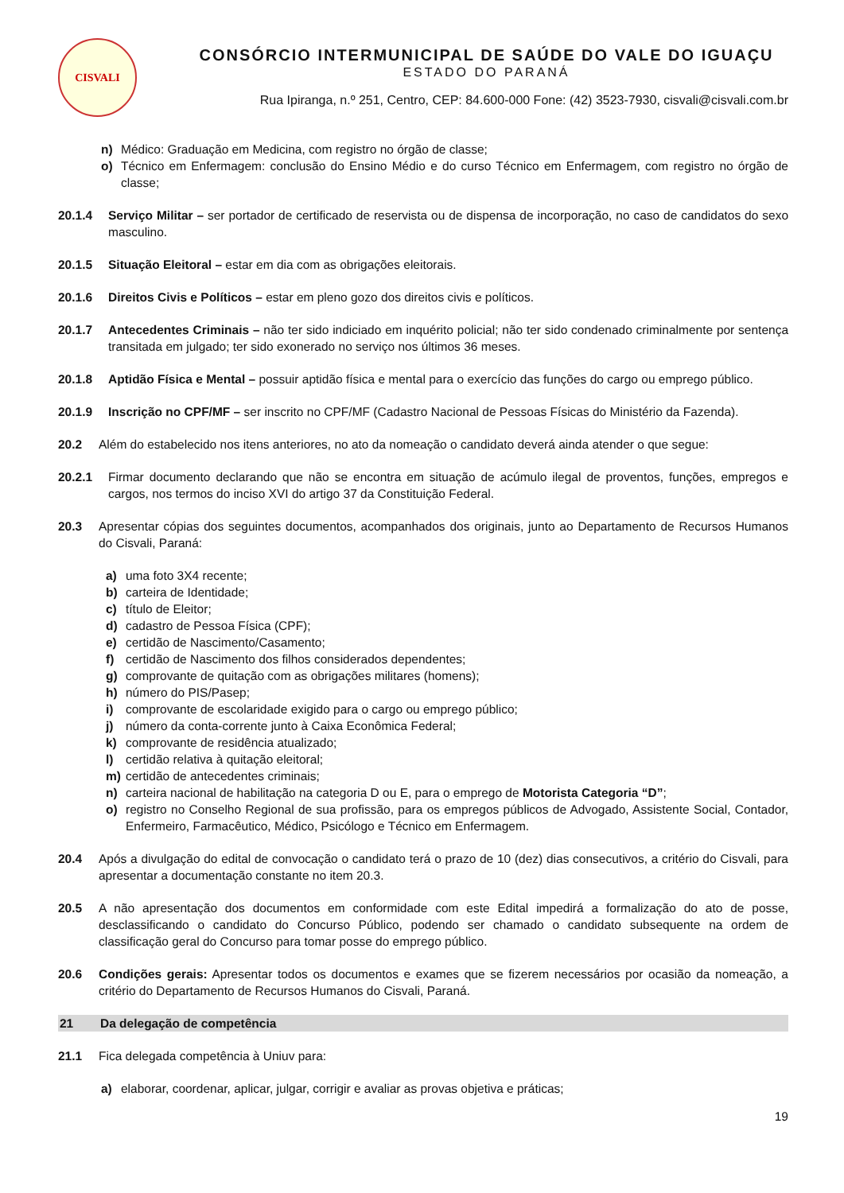CISVALI
CONSÓRCIO INTERMUNICIPAL DE SAÚDE DO VALE DO IGUAÇU
ESTADO DO PARANÁ
Rua Ipiranga, n.º 251, Centro, CEP: 84.600-000 Fone: (42) 3523-7930, cisvali@cisvali.com.br
n) Médico: Graduação em Medicina, com registro no órgão de classe;
o) Técnico em Enfermagem: conclusão do Ensino Médio e do curso Técnico em Enfermagem, com registro no órgão de classe;
20.1.4 Serviço Militar – ser portador de certificado de reservista ou de dispensa de incorporação, no caso de candidatos do sexo masculino.
20.1.5 Situação Eleitoral – estar em dia com as obrigações eleitorais.
20.1.6 Direitos Civis e Políticos – estar em pleno gozo dos direitos civis e políticos.
20.1.7 Antecedentes Criminais – não ter sido indiciado em inquérito policial; não ter sido condenado criminalmente por sentença transitada em julgado; ter sido exonerado no serviço nos últimos 36 meses.
20.1.8 Aptidão Física e Mental – possuir aptidão física e mental para o exercício das funções do cargo ou emprego público.
20.1.9 Inscrição no CPF/MF – ser inscrito no CPF/MF (Cadastro Nacional de Pessoas Físicas do Ministério da Fazenda).
20.2 Além do estabelecido nos itens anteriores, no ato da nomeação o candidato deverá ainda atender o que segue:
20.2.1 Firmar documento declarando que não se encontra em situação de acúmulo ilegal de proventos, funções, empregos e cargos, nos termos do inciso XVI do artigo 37 da Constituição Federal.
20.3 Apresentar cópias dos seguintes documentos, acompanhados dos originais, junto ao Departamento de Recursos Humanos do Cisvali, Paraná:
a) uma foto 3X4 recente;
b) carteira de Identidade;
c) título de Eleitor;
d) cadastro de Pessoa Física (CPF);
e) certidão de Nascimento/Casamento;
f) certidão de Nascimento dos filhos considerados dependentes;
g) comprovante de quitação com as obrigações militares (homens);
h) número do PIS/Pasep;
i) comprovante de escolaridade exigido para o cargo ou emprego público;
j) número da conta-corrente junto à Caixa Econômica Federal;
k) comprovante de residência atualizado;
l) certidão relativa à quitação eleitoral;
m) certidão de antecedentes criminais;
n) carteira nacional de habilitação na categoria D ou E, para o emprego de Motorista Categoria “D”;
o) registro no Conselho Regional de sua profissão, para os empregos públicos de Advogado, Assistente Social, Contador, Enfermeiro, Farmacêutico, Médico, Psicólogo e Técnico em Enfermagem.
20.4 Após a divulgação do edital de convocação o candidato terá o prazo de 10 (dez) dias consecutivos, a critério do Cisvali, para apresentar a documentação constante no item 20.3.
20.5 A não apresentação dos documentos em conformidade com este Edital impedirá a formalização do ato de posse, desclassificando o candidato do Concurso Público, podendo ser chamado o candidato subsequente na ordem de classificação geral do Concurso para tomar posse do emprego público.
20.6 Condições gerais: Apresentar todos os documentos e exames que se fizerem necessários por ocasião da nomeação, a critério do Departamento de Recursos Humanos do Cisvali, Paraná.
21 Da delegação de competência
21.1 Fica delegada competência à Uniuv para:
a) elaborar, coordenar, aplicar, julgar, corrigir e avaliar as provas objetiva e práticas;
19